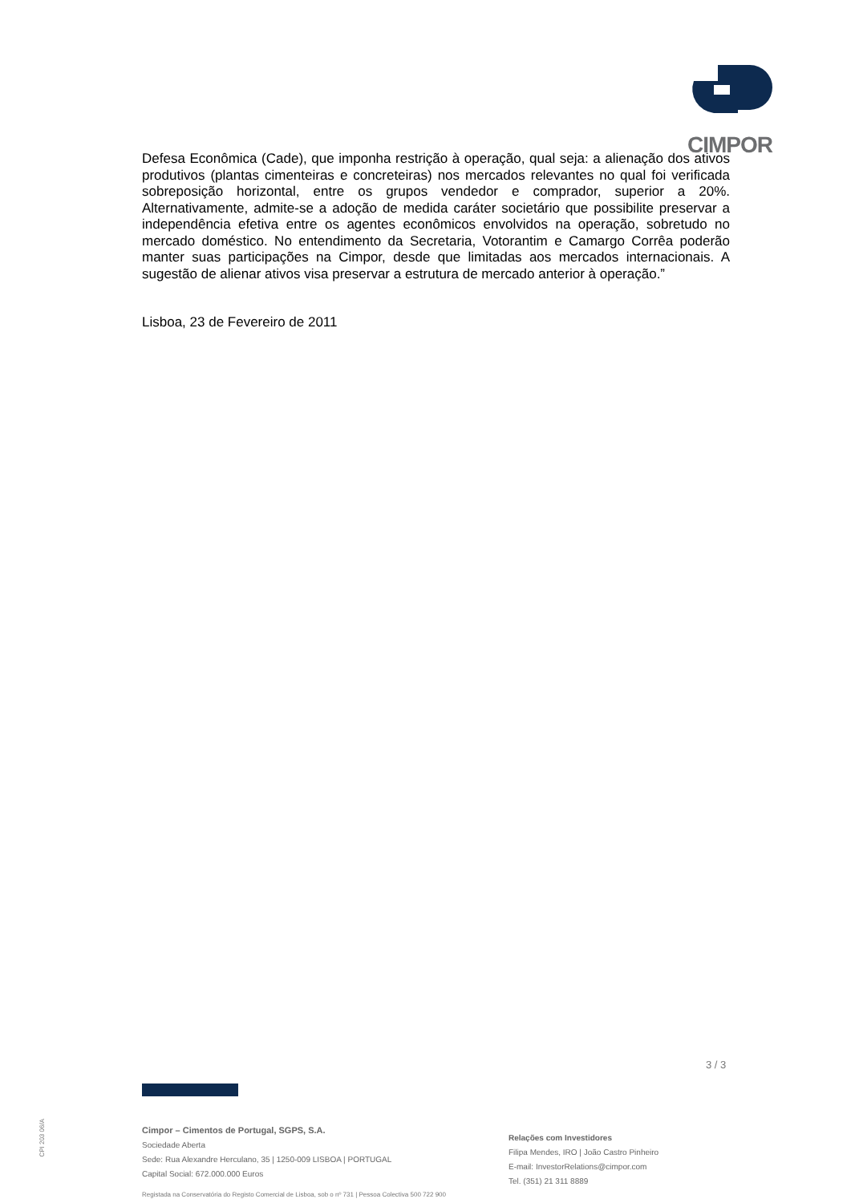CIMPOR
Defesa Econômica (Cade), que imponha restrição à operação, qual seja: a alienação dos ativos produtivos (plantas cimenteiras e concreteiras) nos mercados relevantes no qual foi verificada sobreposição horizontal, entre os grupos vendedor e comprador, superior a 20%. Alternativamente, admite-se a adoção de medida caráter societário que possibilite preservar a independência efetiva entre os agentes econômicos envolvidos na operação, sobretudo no mercado doméstico. No entendimento da Secretaria, Votorantim e Camargo Corrêa poderão manter suas participações na Cimpor, desde que limitadas aos mercados internacionais. A sugestão de alienar ativos visa preservar a estrutura de mercado anterior à operação.”
Lisboa, 23 de Fevereiro de 2011
3 / 3
CPI 203 06/A
Cimpor – Cimentos de Portugal, SGPS, S.A.
Sociedade Aberta
Sede: Rua Alexandre Herculano, 35 | 1250-009 LISBOA | PORTUGAL
Capital Social: 672.000.000 Euros
Relações com Investidores
Filipa Mendes, IRO | João Castro Pinheiro
E-mail: InvestorRelations@cimpor.com
Tel. (351) 21 311 8889
Registada na Conservatória do Registo Comercial de Lisboa, sob o nº 731 | Pessoa Colectiva 500 722 900